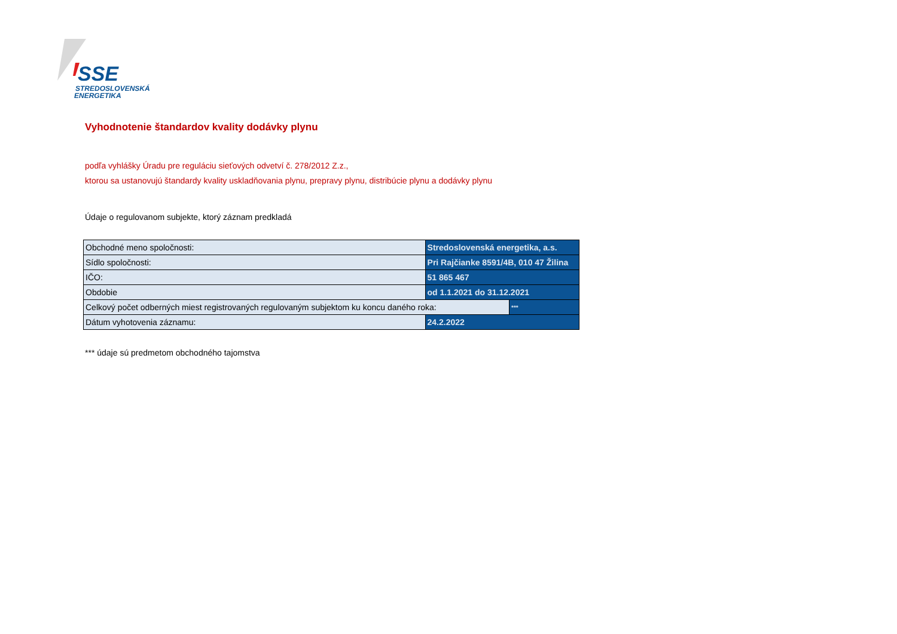SSE
STREDOSLOVENSKÁ
ENERGETIKA
Vyhodnotenie štandardov kvality dodávky plynu
podľa vyhlášky Úradu pre reguláciu sieťových odvetví č. 278/2012 Z.z.,
ktorou sa ustanovujú štandardy kvality uskladňovania plynu, prepravy plynu, distribúcie plynu a dodávky plynu
Údaje o regulovanom subjekte, ktorý záznam predkladá
| Obchodné meno spoločnosti: | Stredoslovenská energetika, a.s. | |
| Sídlo spoločnosti: | Pri Rajčianke 8591/4B, 010 47 Žilina | |
| IČO: | 51 865 467 | |
| Obdobie | od 1.1.2021 do 31.12.2021 | |
| Celkový počet odberných miest registrovaných regulovaným subjektom ku koncu daného roka: | | *** |
| Dátum vyhotovenia záznamu: | 24.2.2022 | |
*** údaje sú predmetom obchodného tajomstva